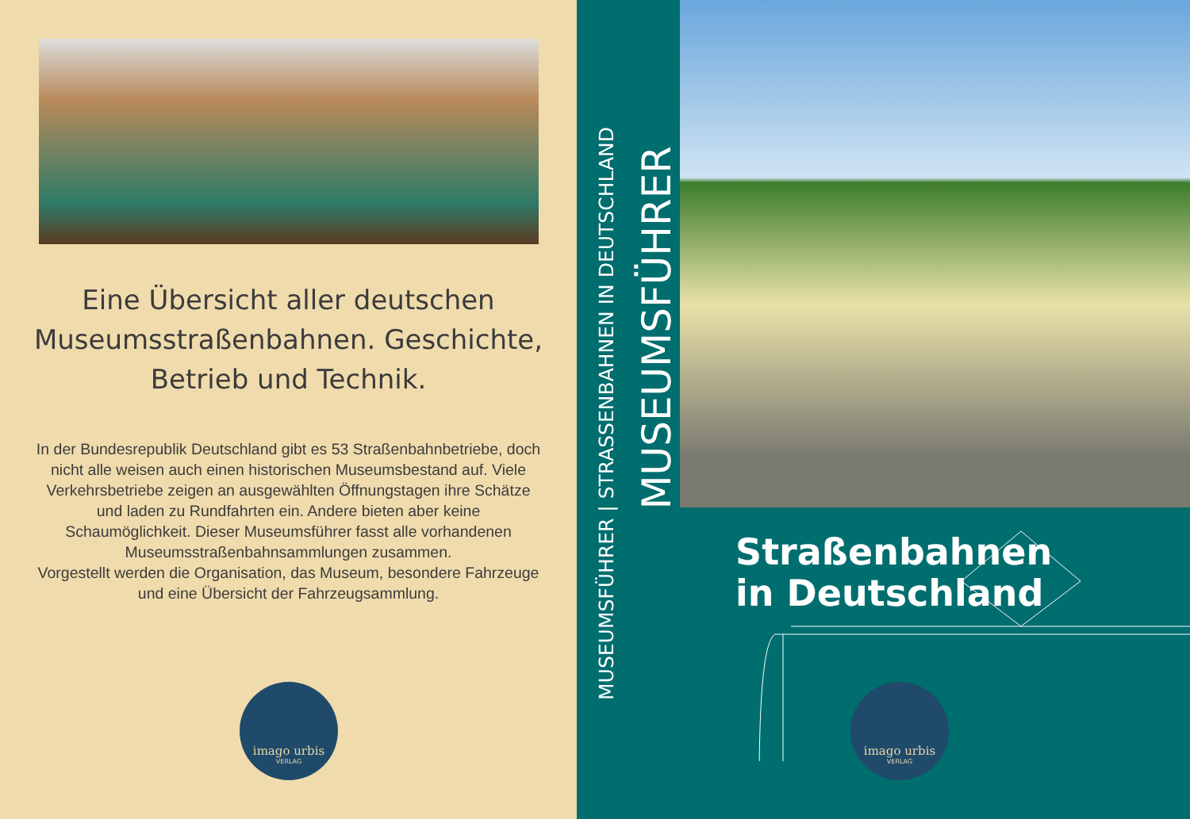Eine Übersicht aller deutschen Museumsstraßenbahnen. Geschichte, Betrieb und Technik.
In der Bundesrepublik Deutschland gibt es 53 Straßenbahnbetriebe, doch nicht alle weisen auch einen historischen Museumsbestand auf. Viele Verkehrsbetriebe zeigen an ausgewählten Öffnungstagen ihre Schätze und laden zu Rundfahrten ein. Andere bieten aber keine Schaumöglichkeit. Dieser Museumsführer fasst alle vorhandenen Museumsstraßenbahnsammlungen zusammen.
Vorgestellt werden die Organisation, das Museum, besondere Fahrzeuge und eine Übersicht der Fahrzeugsammlung.
imago urbis
VERLAG
MUSEUMSFÜHRER | STRASSENBAHNEN IN DEUTSCHLAND
MUSEUMSFÜHRER
Straßenbahnen
in Deutschland
imago urbis
VERLAG